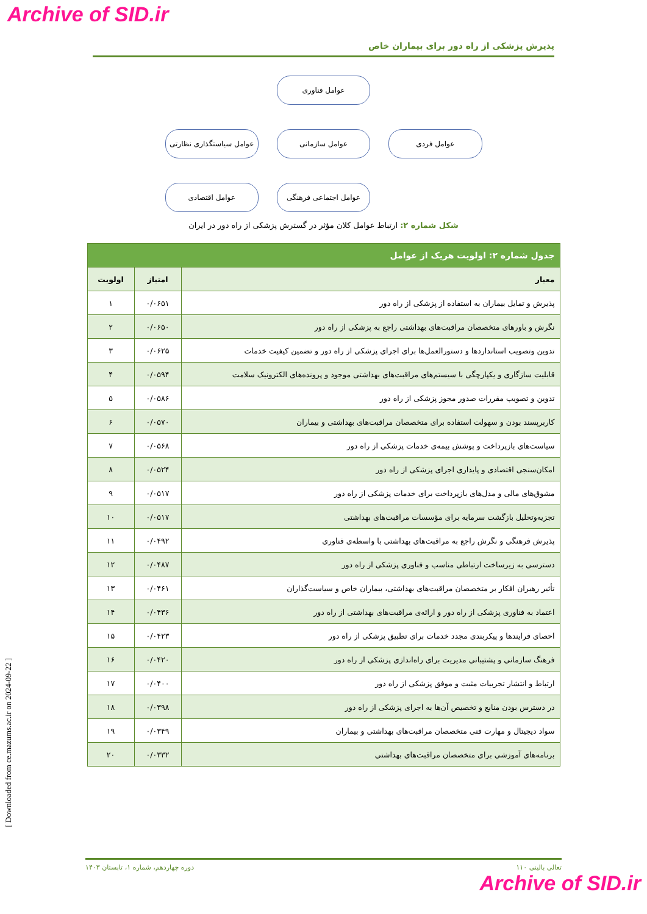Archive of SID.ir
پذیرش پزشکی از راه دور برای بیماران خاص
عوامل فناوری
عوامل فردی
عوامل سازمانی
عوامل سیاستگذاری نظارتی
عوامل اجتماعی فرهنگی
عوامل اقتصادی
شکل شماره ۲: ارتباط عوامل کلان مؤثر در گسترش پزشکی از راه دور در ایران
| جدول شماره ۲: اولویت هریک از عوامل | | |
| --- | --- | --- |
| معیار | امتیاز | اولویت |
| پذیرش و تمایل بیماران به استفاده از پزشکی از راه دور | ۰/۰۶۵۱ | ۱ |
| نگرش و باورهای متخصصان مراقبت‌های بهداشتی راجع به پزشکی از راه دور | ۰/۰۶۵۰ | ۲ |
| تدوین وتصویب استانداردها و دستورالعمل‌ها برای اجرای پزشکی از راه دور و تضمین کیفیت خدمات | ۰/۰۶۲۵ | ۳ |
| قابلیت سازگاری و یکپارچگی با سیستم‌های مراقبت‌های بهداشتی موجود و پرونده‌های الکترونیک سلامت | ۰/۰۵۹۴ | ۴ |
| تدوین و تصویب مقررات صدور مجوز پزشکی از راه دور | ۰/۰۵۸۶ | ۵ |
| کاربرپسند بودن و سهولت استفاده برای متخصصان مراقبت‌های بهداشتی و بیماران | ۰/۰۵۷۰ | ۶ |
| سیاست‌های بازپرداخت و پوشش بیمه‌ی خدمات پزشکی از راه دور | ۰/۰۵۶۸ | ۷ |
| امکان‌سنجی اقتصادی و پایداری اجرای پزشکی از راه دور | ۰/۰۵۲۴ | ۸ |
| مشوق‌های مالی و مدل‌های بازپرداخت برای خدمات پزشکی از راه دور | ۰/۰۵۱۷ | ۹ |
| تجزیه‌وتحلیل بازگشت سرمایه برای مؤسسات مراقبت‌های بهداشتی | ۰/۰۵۱۷ | ۱۰ |
| پذیرش فرهنگی و نگرش راجع به مراقبت‌های بهداشتی با واسطه‌ی فناوری | ۰/۰۴۹۲ | ۱۱ |
| دسترسی به زیرساخت ارتباطی مناسب و فناوری پزشکی از راه دور | ۰/۰۴۸۷ | ۱۲ |
| تأثیر رهبران افکار بر متخصصان مراقبت‌های بهداشتی، بیماران خاص و سیاست‌گذاران | ۰/۰۴۶۱ | ۱۳ |
| اعتماد به فناوری پزشکی از راه دور و ارائه‌ی مراقبت‌های بهداشتی از راه دور | ۰/۰۴۳۶ | ۱۴ |
| احصای فرایندها و پیکربندی مجدد خدمات برای تطبیق پزشکی از راه دور | ۰/۰۴۲۳ | ۱۵ |
| فرهنگ سازمانی و پشتیبانی مدیریت برای راه‌اندازی پزشکی از راه دور | ۰/۰۴۲۰ | ۱۶ |
| ارتباط و انتشار تجربیات مثبت و موفق پزشکی از راه دور | ۰/۰۴۰۰ | ۱۷ |
| در دسترس بودن منابع و تخصیص آن‌ها به اجرای پزشکی از راه دور | ۰/۰۳۹۸ | ۱۸ |
| سواد دیجیتال و مهارت فنی متخصصان مراقبت‌های بهداشتی و بیماران | ۰/۰۳۴۹ | ۱۹ |
| برنامه‌های آموزشی برای متخصصان مراقبت‌های بهداشتی | ۰/۰۳۳۲ | ۲۰ |
[ Downloaded from ce.mazums.ac.ir on 2024-09-22 ]
تعالی بالینی ۱۱۰ دوره چهاردهم، شماره ۱، تابستان ۱۴۰۳
Archive of SID.ir